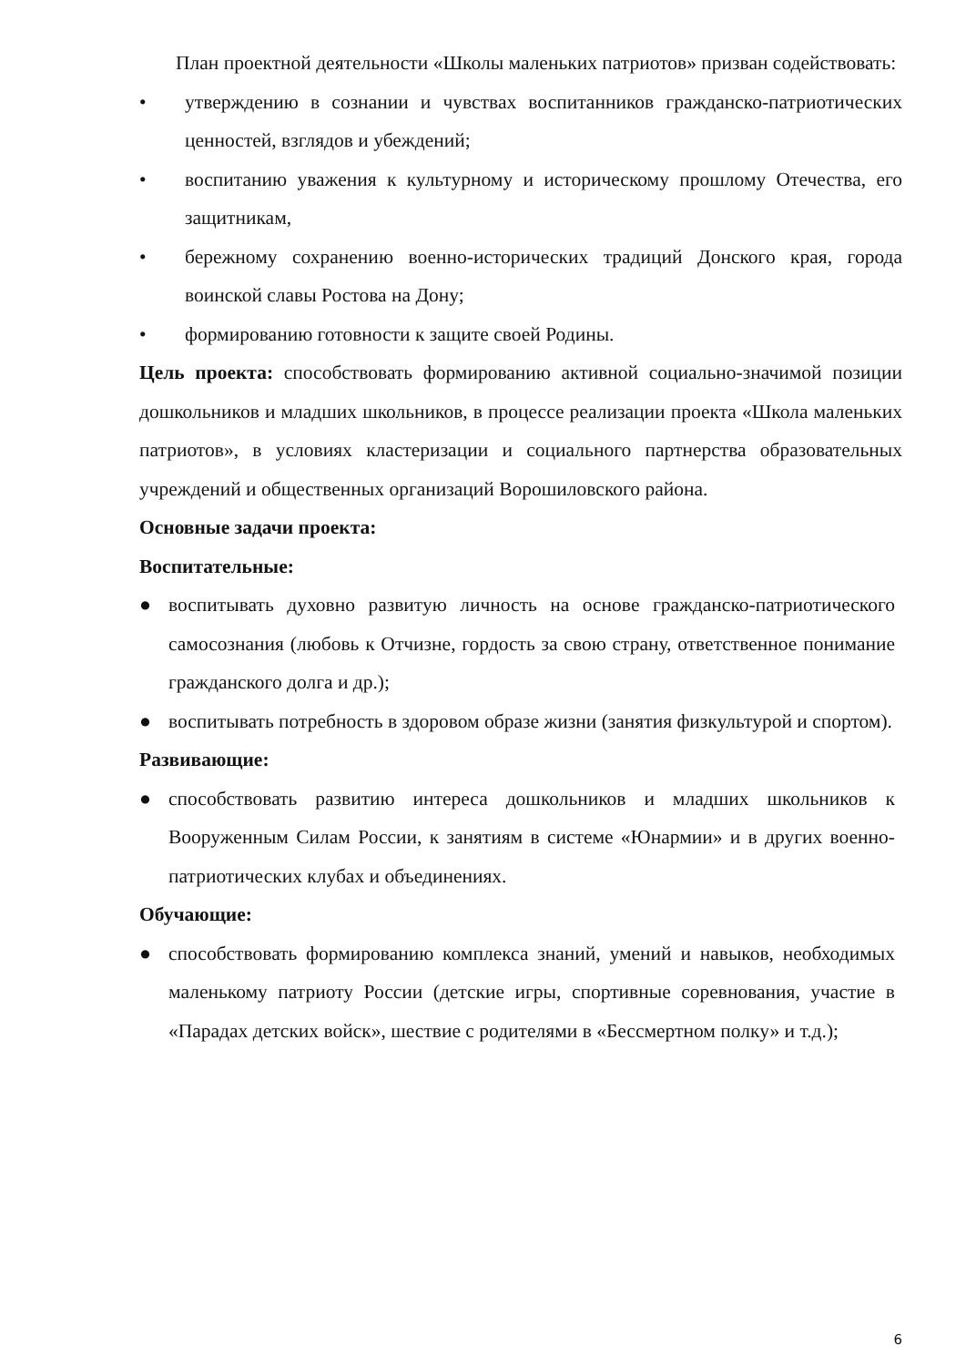План проектной деятельности «Школы маленьких патриотов» призван содействовать:
• утверждению в сознании и чувствах воспитанников гражданско-патриотических ценностей, взглядов и убеждений;
• воспитанию уважения к культурному и историческому прошлому Отечества, его защитникам,
• бережному сохранению военно-исторических традиций Донского края, города воинской славы Ростова на Дону;
• формированию готовности к защите своей Родины.
Цель проекта: способствовать формированию активной социально-значимой позиции дошкольников и младших школьников, в процессе реализации проекта «Школа маленьких патриотов», в условиях кластеризации и социального партнерства образовательных учреждений и общественных организаций Ворошиловского района.
Основные задачи проекта:
Воспитательные:
● воспитывать духовно развитую личность на основе гражданско-патриотического самосознания (любовь к Отчизне, гордость за свою страну, ответственное понимание гражданского долга и др.);
● воспитывать потребность в здоровом образе жизни (занятия физкультурой и спортом).
Развивающие:
● способствовать развитию интереса дошкольников и младших школьников к Вооруженным Силам России, к занятиям в системе «Юнармии» и в других военно-патриотических клубах и объединениях.
Обучающие:
● способствовать формированию комплекса знаний, умений и навыков, необходимых маленькому патриоту России (детские игры, спортивные соревнования, участие в «Парадах детских войск», шествие с родителями в «Бессмертном полку» и т.д.);
6